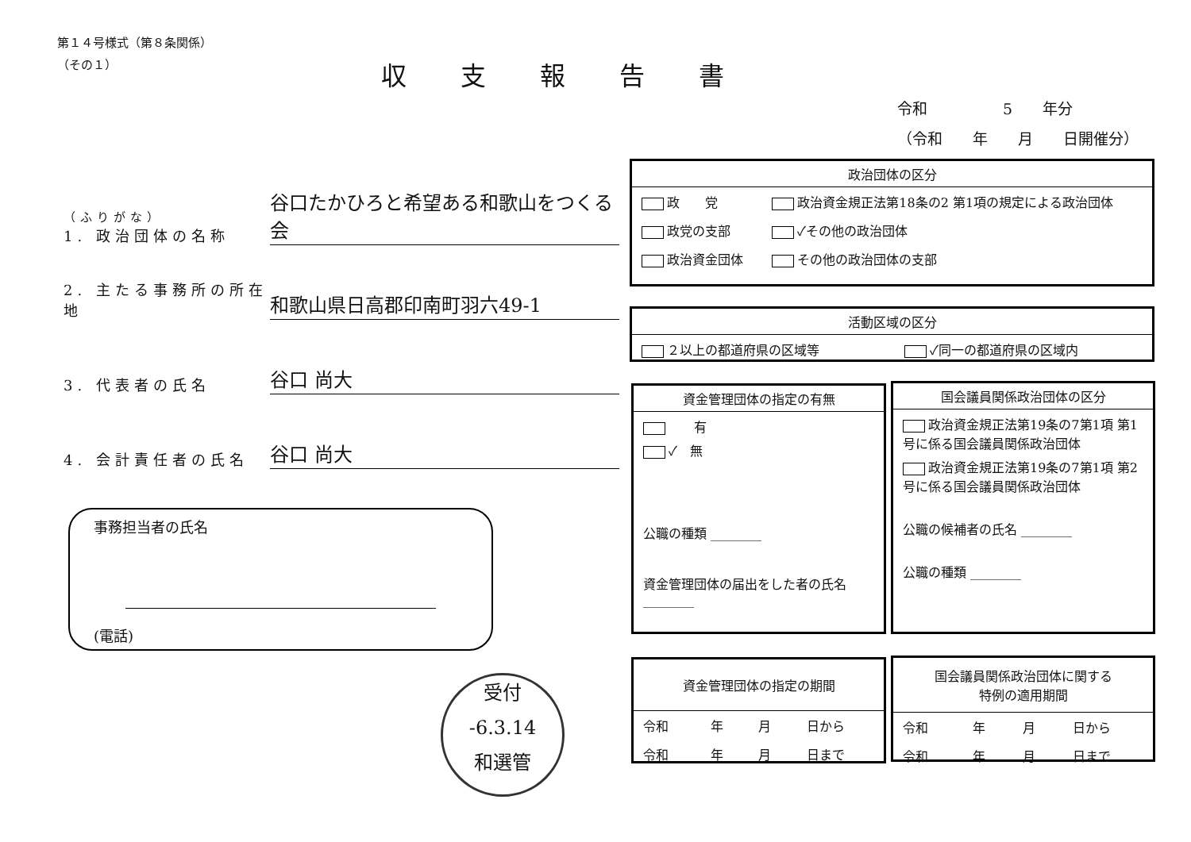第１４号様式（第８条関係）
（その１）
収支報告書
令和　　　　　5　　年分
（令和　　年　　月　　日開催分）
（ふりがな）
1. 政治団体の名称
谷口たかひろと希望ある和歌山をつくる会
2. 主たる事務所の所在地
和歌山県日高郡印南町羽六49-1
3. 代表者の氏名
谷口 尚大
4. 会計責任者の氏名
谷口 尚大
事務担当者の氏名
(電話)
受付
-6.3.14
和選管
政治団体の区分
| 政 党 | 政治資金規正法第18条の2 第1項の規定による政治団体 |
| 政党の支部 | ✓その他の政治団体 |
| 政治資金団体 | その他の政治団体の支部 |
活動区域の区分
| ２以上の都道府県の区域等 | ✓同一の都道府県の区域内 |
資金管理団体の指定の有無
　　有
✓　無
公職の種類 ________
資金管理団体の届出をした者の氏名 ________
国会議員関係政治団体の区分
政治資金規正法第19条の7第1項 第1号に係る国会議員関係政治団体
政治資金規正法第19条の7第1項 第2号に係る国会議員関係政治団体
公職の候補者の氏名 ________
公職の種類 ________
資金管理団体の指定の期間
| 令和 | 年 | 月 | 日から |
| 令和 | 年 | 月 | 日まで |
国会議員関係政治団体に関する
特例の適用期間
| 令和 | 年 | 月 | 日から |
| 令和 | 年 | 月 | 日まで |